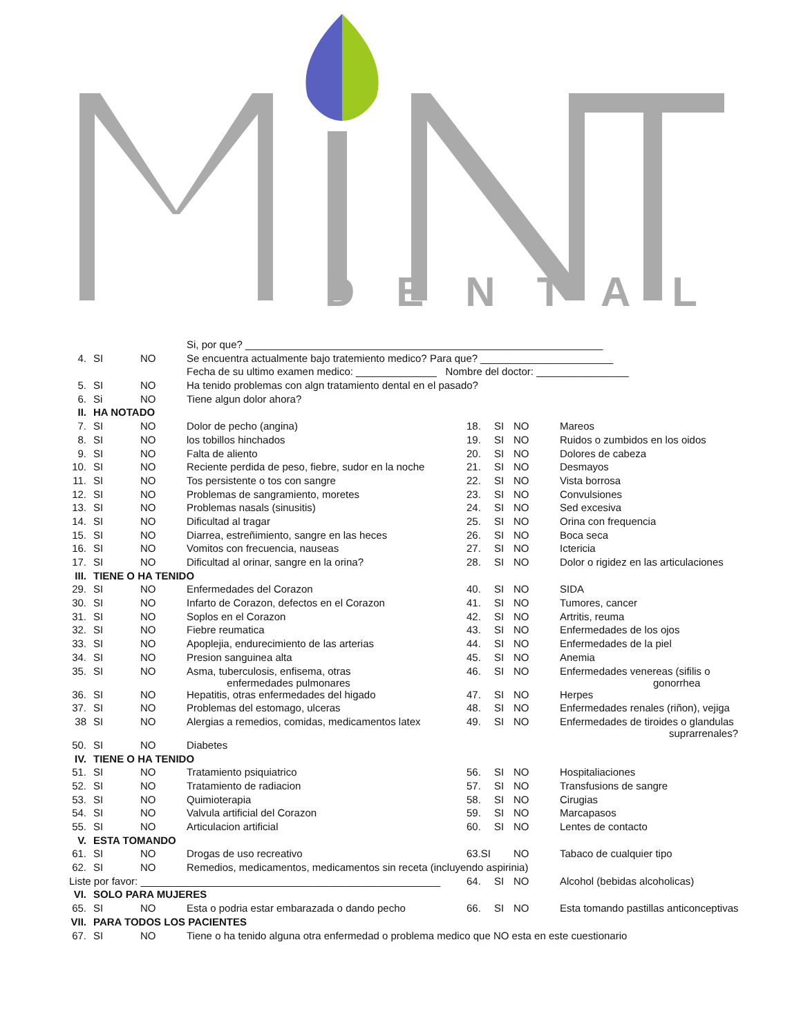DENTAL
| | | | Si, por que? ______________________________________________________________ | | | | |
| 4. | SI | NO | Se encuentra actualmente bajo tratemiento medico? Para que? _______________________ | | | | |
| | | | Fecha de su ultimo examen medico: ______________ Nombre del doctor: ________________ | | | | |
| 5. | SI | NO | Ha tenido problemas con algn tratamiento dental en el pasado? | | | | |
| 6. | Si | NO | Tiene algun dolor ahora? | | | | |
| II. | HA NOTADO | | | | | | |
| 7. | SI | NO | Dolor de pecho (angina) | 18. | SI | NO | Mareos |
| 8. | SI | NO | los tobillos hinchados | 19. | SI | NO | Ruidos o zumbidos en los oidos |
| 9. | SI | NO | Falta de aliento | 20. | SI | NO | Dolores de cabeza |
| 10. | SI | NO | Reciente perdida de peso, fiebre, sudor en la noche | 21. | SI | NO | Desmayos |
| 11. | SI | NO | Tos persistente o tos con sangre | 22. | SI | NO | Vista borrosa |
| 12. | SI | NO | Problemas de sangramiento, moretes | 23. | SI | NO | Convulsiones |
| 13. | SI | NO | Problemas nasals (sinusitis) | 24. | SI | NO | Sed excesiva |
| 14. | SI | NO | Dificultad al tragar | 25. | SI | NO | Orina con frequencia |
| 15. | SI | NO | Diarrea, estreñimiento, sangre en las heces | 26. | SI | NO | Boca seca |
| 16. | SI | NO | Vomitos con frecuencia, nauseas | 27. | SI | NO | Ictericia |
| 17. | SI | NO | Dificultad al orinar, sangre en la orina? | 28. | SI | NO | Dolor o rigidez en las articulaciones |
| III. | TIENE O HA TENIDO | | | | | | |
| 29. | SI | NO | Enfermedades del Corazon | 40. | SI | NO | SIDA |
| 30. | SI | NO | Infarto de Corazon, defectos en el Corazon | 41. | SI | NO | Tumores, cancer |
| 31. | SI | NO | Soplos en el Corazon | 42. | SI | NO | Artritis, reuma |
| 32. | SI | NO | Fiebre reumatica | 43. | SI | NO | Enfermedades de los ojos |
| 33. | SI | NO | Apoplejia, endurecimiento de las arterias | 44. | SI | NO | Enfermedades de la piel |
| 34. | SI | NO | Presion sanguinea alta | 45. | SI | NO | Anemia |
| 35. | SI | NO | Asma, tuberculosis, enfisema, otras enfermedades pulmonares | 46. | SI | NO | Enfermedades venereas (sifilis o gonorrhea |
| 36. | SI | NO | Hepatitis, otras enfermedades del higado | 47. | SI | NO | Herpes |
| 37. | SI | NO | Problemas del estomago, ulceras | 48. | SI | NO | Enfermedades renales (riñon), vejiga |
| 38 | SI | NO | Alergias a remedios, comidas, medicamentos latex | 49. | SI | NO | Enfermedades de tiroides o glandulas suprarrenales? |
| 50. | SI | NO | Diabetes | | | | |
| IV. | TIENE O HA TENIDO | | | | | | |
| 51. | SI | NO | Tratamiento psiquiatrico | 56. | SI | NO | Hospitaliaciones |
| 52. | SI | NO | Tratamiento de radiacion | 57. | SI | NO | Transfusions de sangre |
| 53. | SI | NO | Quimioterapia | 58. | SI | NO | Cirugias |
| 54. | SI | NO | Valvula artificial del Corazon | 59. | SI | NO | Marcapasos |
| 55. | SI | NO | Articulacion artificial | 60. | SI | NO | Lentes de contacto |
| V. | ESTA TOMANDO | | | | | | |
| 61. | SI | NO | Drogas de uso recreativo | 63.SI | | NO | Tabaco de cualquier tipo |
| 62. | SI | NO | Remedios, medicamentos, medicamentos sin receta (incluyendo aspirinia) | | | | |
| Liste por favor: ____________________________________________________ | | | | 64. | SI | NO | Alcohol (bebidas alcoholicas) |
| VI. | SOLO PARA MUJERES | | | | | | |
| 65. | SI | NO | Esta o podria estar embarazada o dando pecho | 66. | SI | NO | Esta tomando pastillas anticonceptivas |
| VII. | PARA TODOS LOS PACIENTES | | | | | | |
| 67. | SI | NO | Tiene o ha tenido alguna otra enfermedad o problema medico que NO esta en este cuestionario | | | | |